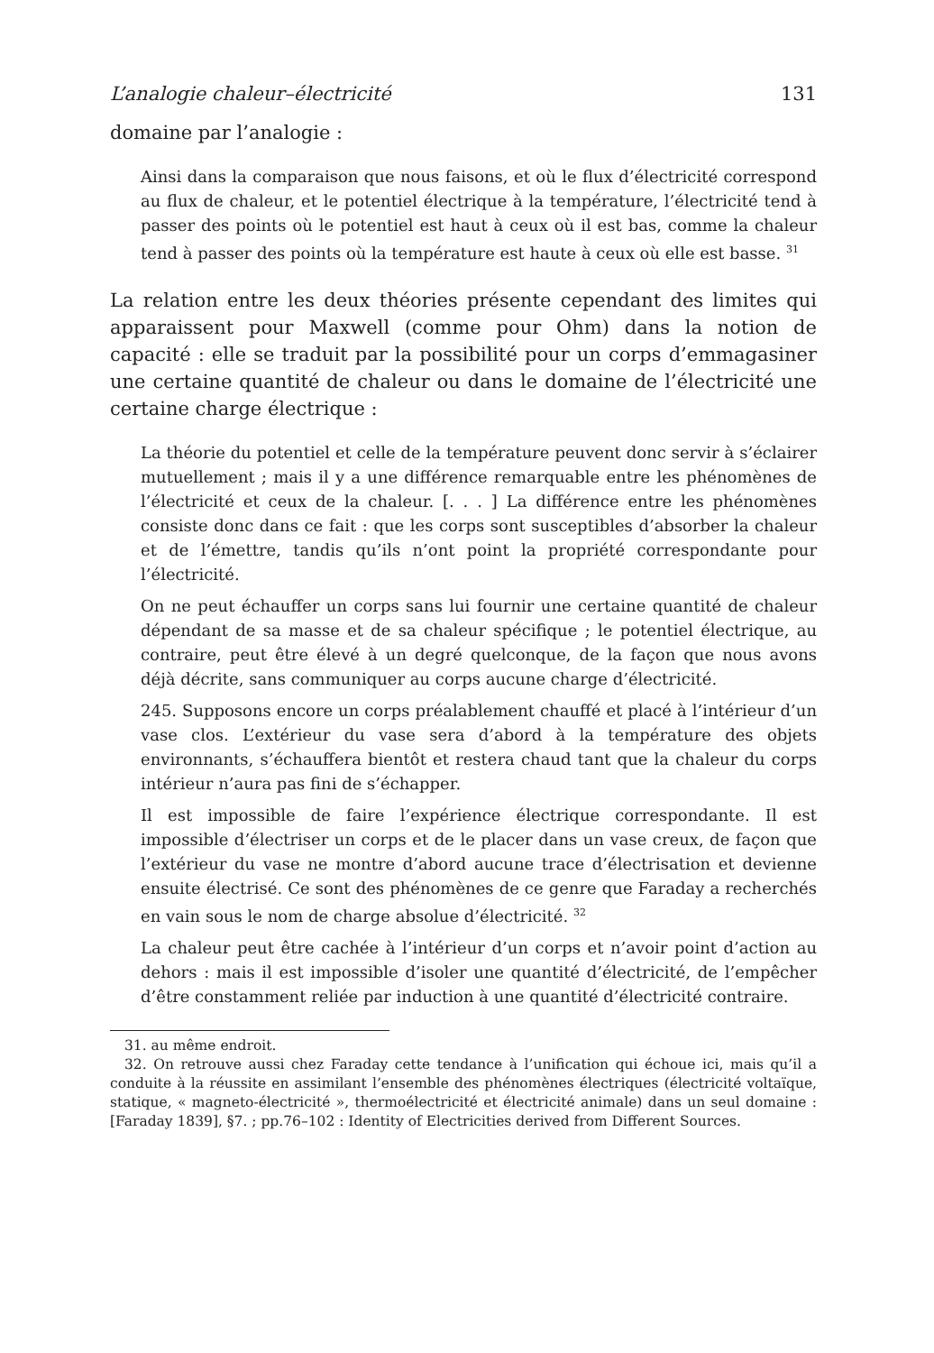L’analogie chaleur–électricité 131
domaine par l’analogie :
Ainsi dans la comparaison que nous faisons, et où le flux d’électricité correspond au flux de chaleur, et le potentiel électrique à la température, l’électricité tend à passer des points où le potentiel est haut à ceux où il est bas, comme la chaleur tend à passer des points où la température est haute à ceux où elle est basse. <sup>31</sup>
La relation entre les deux théories présente cependant des limites qui apparaissent pour Maxwell (comme pour Ohm) dans la notion de capacité : elle se traduit par la possibilité pour un corps d’emmagasiner une certaine quantité de chaleur ou dans le domaine de l’électricité une certaine charge électrique :
La théorie du potentiel et celle de la température peuvent donc servir à s’éclairer mutuellement ; mais il y a une différence remarquable entre les phénomènes de l’électricité et ceux de la chaleur. [. . . ] La différence entre les phénomènes consiste donc dans ce fait : que les corps sont susceptibles d’absorber la chaleur et de l’émettre, tandis qu’ils n’ont point la propriété correspondante pour l’électricité.
On ne peut échauffer un corps sans lui fournir une certaine quantité de chaleur dépendant de sa masse et de sa chaleur spécifique ; le potentiel électrique, au contraire, peut être élevé à un degré quelconque, de la façon que nous avons déjà décrite, sans communiquer au corps aucune charge d’électricité.
245. Supposons encore un corps préalablement chauffé et placé à l’intérieur d’un vase clos. L’extérieur du vase sera d’abord à la température des objets environnants, s’échauffera bientôt et restera chaud tant que la chaleur du corps intérieur n’aura pas fini de s’échapper.
Il est impossible de faire l’expérience électrique correspondante. Il est impossible d’électriser un corps et de le placer dans un vase creux, de façon que l’extérieur du vase ne montre d’abord aucune trace d’électrisation et devienne ensuite électrisé. Ce sont des phénomènes de ce genre que Faraday a recherchés en vain sous le nom de charge absolue d’électricité. <sup>32</sup>
La chaleur peut être cachée à l’intérieur d’un corps et n’avoir point d’action au dehors : mais il est impossible d’isoler une quantité d’électricité, de l’empêcher d’être constamment reliée par induction à une quantité d’électricité contraire.
31. au même endroit.
32. On retrouve aussi chez Faraday cette tendance à l’unification qui échoue ici, mais qu’il a conduite à la réussite en assimilant l’ensemble des phénomènes électriques (électricité voltaïque, statique, « magneto-électricité », thermoélectricité et électricité animale) dans un seul domaine : [Faraday 1839], §7. ; pp.76–102 : Identity of Electricities derived from Different Sources.